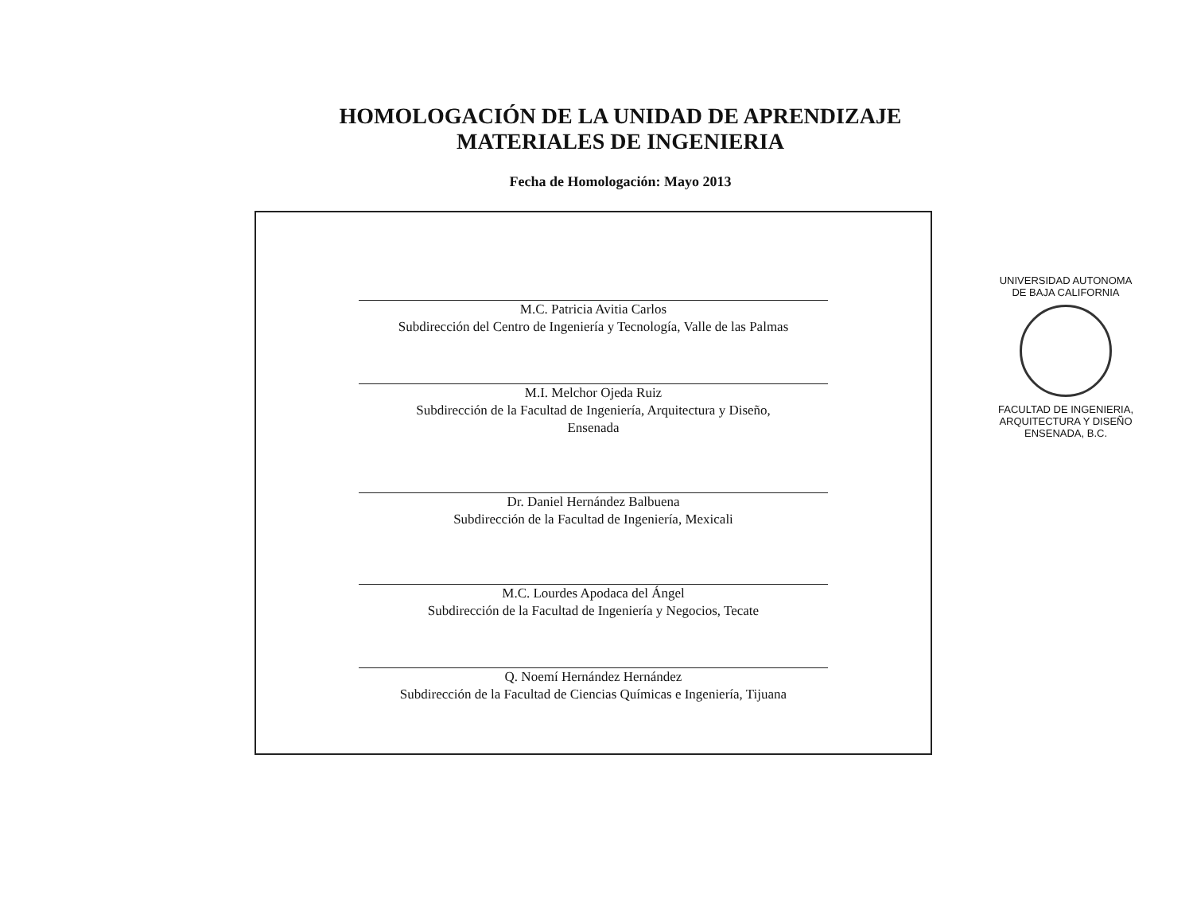HOMOLOGACIÓN DE LA UNIDAD DE APRENDIZAJE
MATERIALES DE INGENIERIA
Fecha de Homologación: Mayo 2013
M.C. Patricia Avitia Carlos
Subdirección del Centro de Ingeniería y Tecnología, Valle de las Palmas
M.I. Melchor Ojeda Ruiz
Subdirección de la Facultad de Ingeniería, Arquitectura y Diseño,
Ensenada
Dr. Daniel Hernández Balbuena
Subdirección de la Facultad de Ingeniería, Mexicali
M.C. Lourdes Apodaca del Ángel
Subdirección de la Facultad de Ingeniería y Negocios, Tecate
Q. Noemí Hernández Hernández
Subdirección de la Facultad de Ciencias Químicas e Ingeniería, Tijuana
UNIVERSIDAD AUTONOMA
DE BAJA CALIFORNIA
FACULTAD DE INGENIERIA,
ARQUITECTURA Y DISEÑO
ENSENADA, B.C.